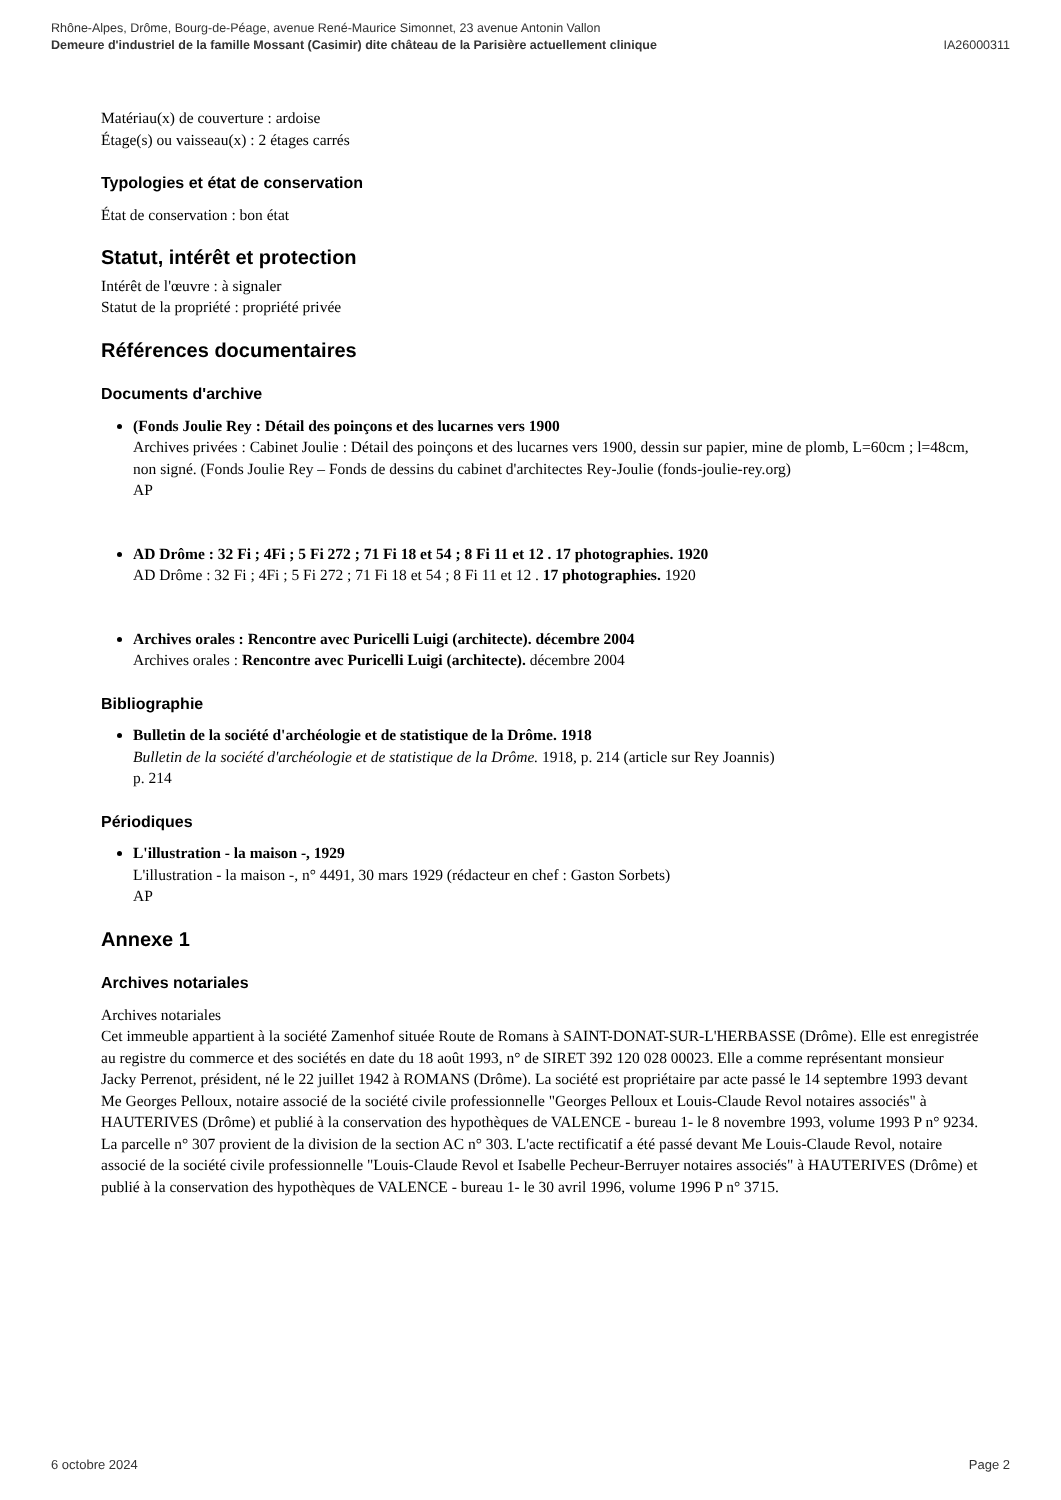Rhône-Alpes, Drôme, Bourg-de-Péage, avenue René-Maurice Simonnet, 23 avenue Antonin Vallon
IA26000311 Demeure d'industriel de la famille Mossant (Casimir) dite château de la Parisière actuellement clinique
Matériau(x) de couverture : ardoise
Étage(s) ou vaisseau(x) : 2 étages carrés
Typologies et état de conservation
État de conservation : bon état
Statut, intérêt et protection
Intérêt de l'œuvre : à signaler
Statut de la propriété : propriété privée
Références documentaires
Documents d'archive
(Fonds Joulie Rey : Détail des poinçons et des lucarnes vers 1900
Archives privées : Cabinet Joulie : Détail des poinçons et des lucarnes vers 1900, dessin sur papier, mine de plomb, L=60cm ; l=48cm, non signé. (Fonds Joulie Rey – Fonds de dessins du cabinet d'architectes Rey-Joulie (fonds-joulie-rey.org)
AP
AD Drôme : 32 Fi ; 4Fi ; 5 Fi 272 ; 71 Fi 18 et 54 ; 8 Fi 11 et 12 . 17 photographies. 1920
AD Drôme : 32 Fi ; 4Fi ; 5 Fi 272 ; 71 Fi 18 et 54 ; 8 Fi 11 et 12 . 17 photographies. 1920
Archives orales : Rencontre avec Puricelli Luigi (architecte). décembre 2004
Archives orales : Rencontre avec Puricelli Luigi (architecte). décembre 2004
Bibliographie
Bulletin de la société d'archéologie et de statistique de la Drôme. 1918
Bulletin de la société d'archéologie et de statistique de la Drôme. 1918, p. 214 (article sur Rey Joannis)
p. 214
Périodiques
L'illustration - la maison -, 1929
L'illustration - la maison -, n° 4491, 30 mars 1929 (rédacteur en chef : Gaston Sorbets)
AP
Annexe 1
Archives notariales
Archives notariales
Cet immeuble appartient à la société Zamenhof située Route de Romans à SAINT-DONAT-SUR-L'HERBASSE (Drôme). Elle est enregistrée au registre du commerce et des sociétés en date du 18 août 1993, n° de SIRET 392 120 028 00023. Elle a comme représentant monsieur Jacky Perrenot, président, né le 22 juillet 1942 à ROMANS (Drôme). La société est propriétaire par acte passé le 14 septembre 1993 devant Me Georges Pelloux, notaire associé de la société civile professionnelle "Georges Pelloux et Louis-Claude Revol notaires associés" à HAUTERIVES (Drôme) et publié à la conservation des hypothèques de VALENCE - bureau 1- le 8 novembre 1993, volume 1993 P n° 9234. La parcelle n° 307 provient de la division de la section AC n° 303. L'acte rectificatif a été passé devant Me Louis-Claude Revol, notaire associé de la société civile professionnelle "Louis-Claude Revol et Isabelle Pecheur-Berruyer notaires associés" à HAUTERIVES (Drôme) et publié à la conservation des hypothèques de VALENCE - bureau 1- le 30 avril 1996, volume 1996 P n° 3715.
Page 2 6 octobre 2024